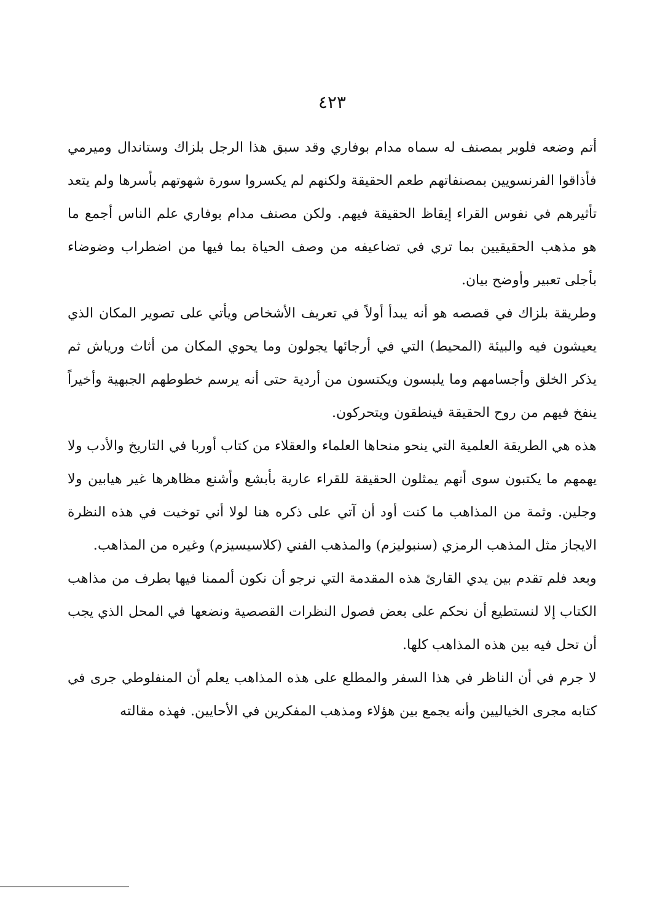٤٢٣
أتم وضعه فلوبر بمصنف له سماه مدام بوفاري وقد سبق هذا الرجل بلزاك وستاندال وميرمي فأذاقوا الفرنسويين بمصنفاتهم طعم الحقيقة ولكنهم لم يكسروا سورة شهوتهم بأسرها ولم يتعد تأثيرهم في نفوس القراء إيقاظ الحقيقة فيهم. ولكن مصنف مدام بوفاري علم الناس أجمع ما هو مذهب الحقيقيين بما تري في تضاعيفه من وصف الحياة بما فيها من اضطراب وضوضاء بأجلى تعبير وأوضح بيان.
وطريقة بلزاك في قصصه هو أنه يبدأ أولاً في تعريف الأشخاص ويأتي على تصوير المكان الذي يعيشون فيه والبيئة (المحيط) التي في أرجائها يجولون وما يحوي المكان من أثاث ورياش ثم يذكر الخلق وأجسامهم وما يلبسون ويكتسون من أردية حتى أنه يرسم خطوطهم الجبهية وأخيراً ينفخ فيهم من روح الحقيقة فينطقون ويتحركون.
هذه هي الطريقة العلمية التي ينحو منحاها العلماء والعقلاء من كتاب أوربا في التاريخ والأدب ولا يهمهم ما يكتبون سوى أنهم يمثلون الحقيقة للقراء عارية بأبشع وأشنع مظاهرها غير هيابين ولا وجلين. وثمة من المذاهب ما كنت أود أن آتي على ذكره هنا لولا أني توخيت في هذه النظرة الايجاز مثل المذهب الرمزي (سنبوليزم) والمذهب الفني (كلاسيسيزم) وغيره من المذاهب.
وبعد فلم تقدم بين يدي القارئ هذه المقدمة التي نرجو أن نكون ألممنا فيها بطرف من مذاهب الكتاب إلا لنستطيع أن نحكم على بعض فصول النظرات القصصية ونضعها في المحل الذي يجب أن تحل فيه بين هذه المذاهب كلها.
لا جرم في أن الناظر في هذا السفر والمطلع على هذه المذاهب يعلم أن المنفلوطي جرى في كتابه مجرى الخياليين وأنه يجمع بين هؤلاء ومذهب المفكرين في الأحايين. فهذه مقالته